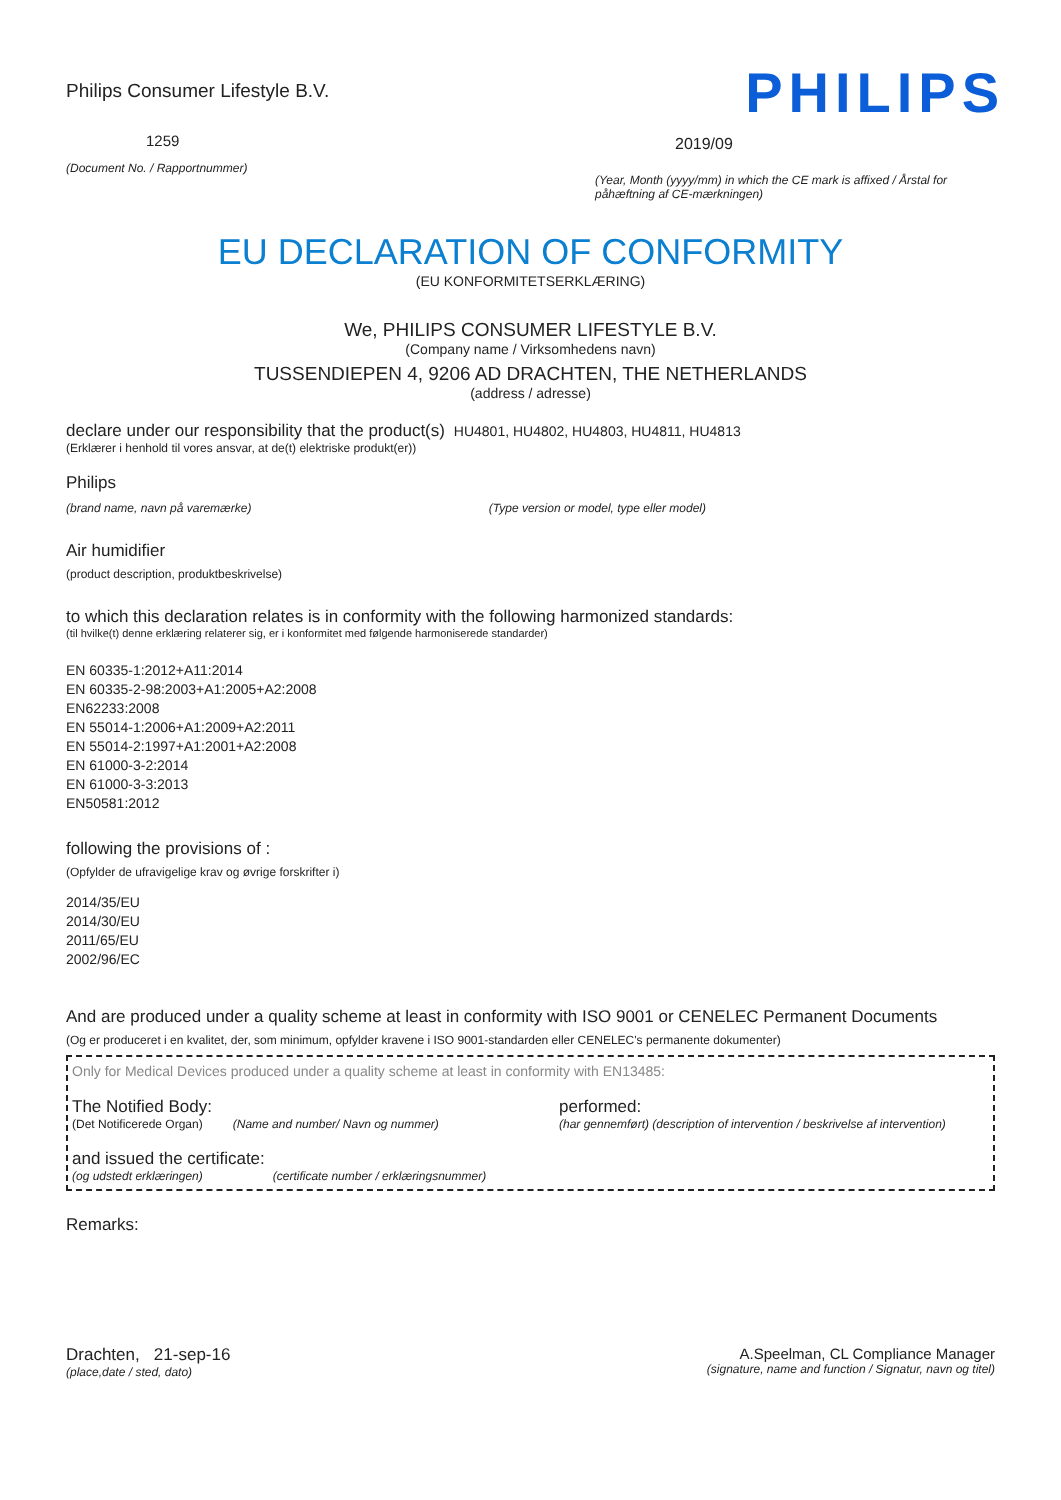Philips Consumer Lifestyle B.V.
1259
(Document No. / Rapportnummer)
PHILIPS
2019/09
(Year, Month (yyyy/mm) in which the CE mark is affixed / Årstal for påhæftning af CE-mærkningen)
EU DECLARATION OF CONFORMITY
(EU KONFORMITETSERKLÆRING)
We, PHILIPS CONSUMER LIFESTYLE B.V.
(Company name / Virksomhedens navn)
TUSSENDIEPEN 4, 9206 AD DRACHTEN, THE NETHERLANDS
(address / adresse)
declare under our responsibility that the product(s) HU4801, HU4802, HU4803, HU4811, HU4813
(Erklærer i henhold til vores ansvar, at de(t) elektriske produkt(er))
Philips
(brand name, navn på varemærke) (Type version or model, type eller model)
Air humidifier
(product description, produktbeskrivelse)
to which this declaration relates is in conformity with the following harmonized standards:
(til hvilke(t) denne erklæring relaterer sig, er i konformitet med følgende harmoniserede standarder)
EN 60335-1:2012+A11:2014
EN 60335-2-98:2003+A1:2005+A2:2008
EN62233:2008
EN 55014-1:2006+A1:2009+A2:2011
EN 55014-2:1997+A1:2001+A2:2008
EN 61000-3-2:2014
EN 61000-3-3:2013
EN50581:2012
following the provisions of :
(Opfylder de ufravigelige krav og øvrige forskrifter i)
2014/35/EU
2014/30/EU
2011/65/EU
2002/96/EC
And are produced under a quality scheme at least in conformity with ISO 9001 or CENELEC Permanent Documents
(Og er produceret i en kvalitet, der, som minimum, opfylder kravene i ISO 9001-standarden eller CENELEC's permanente dokumenter)
Only for Medical Devices produced under a quality scheme at least in conformity with EN13485:
The Notified Body: performed:
(Det Notificerede Organ) (Name and number/ Navn og nummer) (har gennemført) (description of intervention / beskrivelse af intervention)
and issued the certificate:
(og udstedt erklæringen) (certificate number / erklæringsnummer)
Remarks:
Drachten, 21-sep-16
(place,date / sted, dato)
A.Speelman, CL Compliance Manager
(signature, name and function / Signatur, navn og titel)